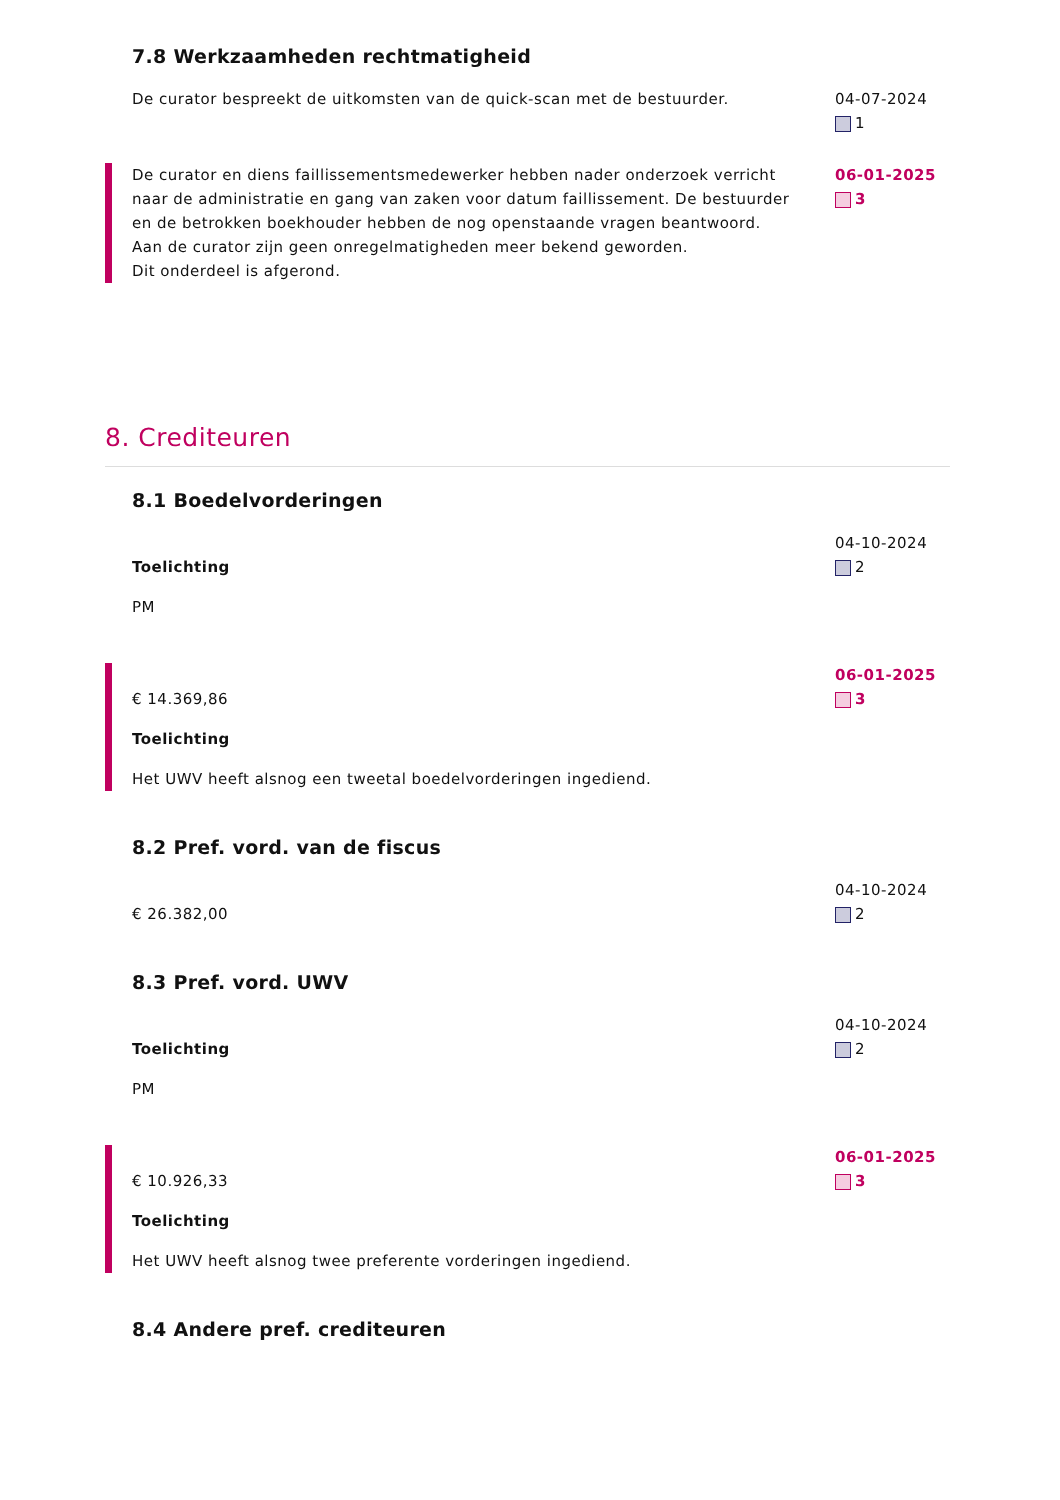7.8 Werkzaamheden rechtmatigheid
De curator bespreekt de uitkomsten van de quick-scan met de bestuurder.
04-07-2024
1
De curator en diens faillissementsmedewerker hebben nader onderzoek verricht naar de administratie en gang van zaken voor datum faillissement. De bestuurder en de betrokken boekhouder hebben de nog openstaande vragen beantwoord. Aan de curator zijn geen onregelmatigheden meer bekend geworden.
Dit onderdeel is afgerond.
06-01-2025
3
8. Crediteuren
8.1 Boedelvorderingen
Toelichting
PM
04-10-2024
2
€ 14.369,86
Toelichting
Het UWV heeft alsnog een tweetal boedelvorderingen ingediend.
06-01-2025
3
8.2 Pref. vord. van de fiscus
€ 26.382,00
04-10-2024
2
8.3 Pref. vord. UWV
Toelichting
PM
04-10-2024
2
€ 10.926,33
Toelichting
Het UWV heeft alsnog twee preferente vorderingen ingediend.
06-01-2025
3
8.4 Andere pref. crediteuren